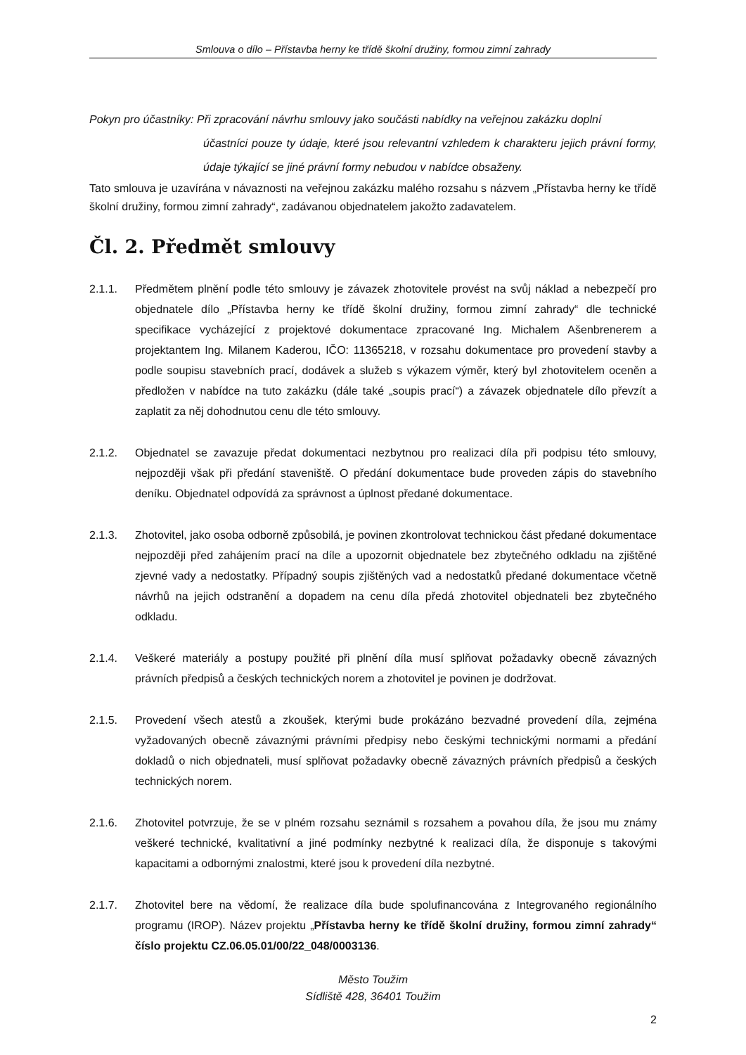Smlouva o dílo – Přístavba herny ke třídě školní družiny, formou zimní zahrady
Pokyn pro účastníky: Při zpracování návrhu smlouvy jako součásti nabídky na veřejnou zakázku doplní
účastníci pouze ty údaje, které jsou relevantní vzhledem k charakteru jejich právní formy, údaje týkající se jiné právní formy nebudou v nabídce obsaženy.
Tato smlouva je uzavírána v návaznosti na veřejnou zakázku malého rozsahu s názvem „Přístavba herny ke třídě školní družiny, formou zimní zahrady“, zadávanou objednatelem jakožto zadavatelem.
Čl. 2. Předmět smlouvy
2.1.1. Předmětem plnění podle této smlouvy je závazek zhotovitele provést na svůj náklad a nebezpečí pro objednatele dílo „Přístavba herny ke třídě školní družiny, formou zimní zahrady“ dle technické specifikace vycházející z projektové dokumentace zpracované Ing. Michalem Ašenbrenerem a projektantem Ing. Milanem Kaderou, IČO: 11365218, v rozsahu dokumentace pro provedení stavby a podle soupisu stavebních prací, dodávek a služeb s výkazem výměr, který byl zhotovitelem oceněn a předložen v nabídce na tuto zakázku (dále také „soupis prací“) a závazek objednatele dílo převzít a zaplatit za něj dohodnutou cenu dle této smlouvy.
2.1.2. Objednatel se zavazuje předat dokumentaci nezbytnou pro realizaci díla při podpisu této smlouvy, nejpozději však při předání staveniště. O předání dokumentace bude proveden zápis do stavebního deníku. Objednatel odpovídá za správnost a úplnost předané dokumentace.
2.1.3. Zhotovitel, jako osoba odborně způsobilá, je povinen zkontrolovat technickou část předané dokumentace nejpozději před zahájením prací na díle a upozornit objednatele bez zbytečného odkladu na zjištěné zjevné vady a nedostatky. Případný soupis zjištěných vad a nedostatků předané dokumentace včetně návrhů na jejich odstranění a dopadem na cenu díla předá zhotovitel objednateli bez zbytečného odkladu.
2.1.4. Veškeré materiály a postupy použité při plnění díla musí splňovat požadavky obecně závazných právních předpisů a českých technických norem a zhotovitel je povinen je dodržovat.
2.1.5. Provedení všech atestů a zkoušek, kterými bude prokázáno bezvadné provedení díla, zejména vyžadovaných obecně závaznými právními předpisy nebo českými technickými normami a předání dokladů o nich objednateli, musí splňovat požadavky obecně závazných právních předpisů a českých technických norem.
2.1.6. Zhotovitel potvrzuje, že se v plném rozsahu seznámil s rozsahem a povahou díla, že jsou mu známy veškeré technické, kvalitativní a jiné podmínky nezbytné k realizaci díla, že disponuje s takovými kapacitami a odbornými znalostmi, které jsou k provedení díla nezbytné.
2.1.7. Zhotovitel bere na vědomí, že realizace díla bude spolufinancována z Integrovaného regionálního programu (IROP). Název projektu „Přístavba herny ke třídě školní družiny, formou zimní zahrady“ číslo projektu CZ.06.05.01/00/22_048/0003136.
Město Toužim
Sídliště 428, 36401 Toužim
2